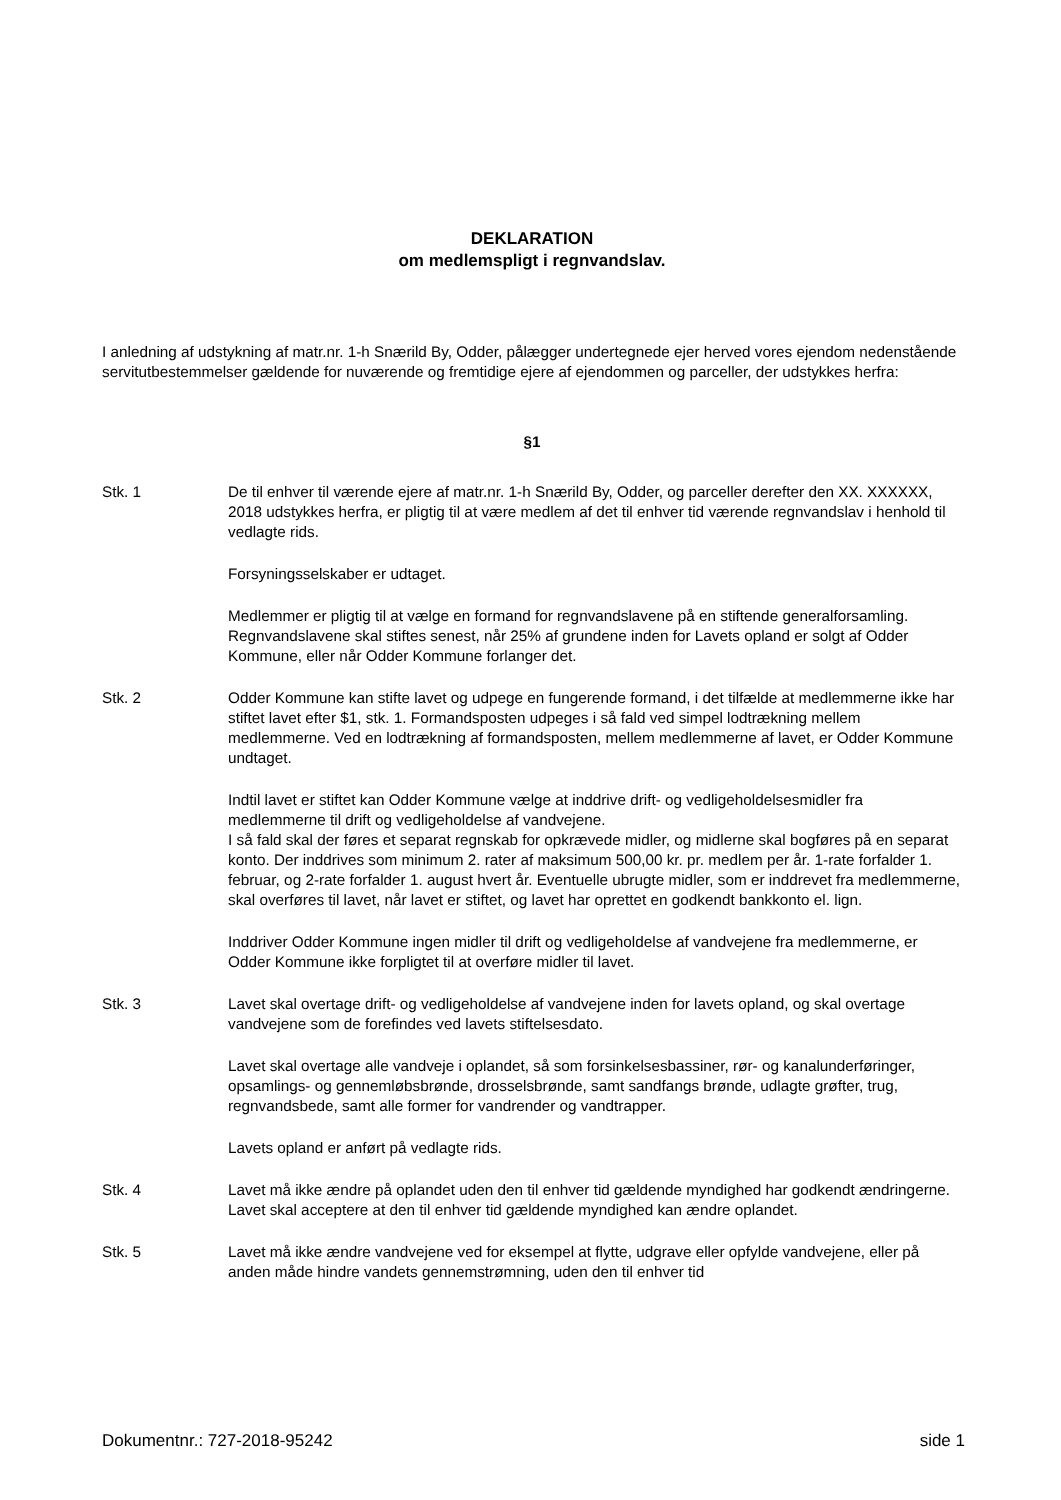DEKLARATION
om medlemspligt i regnvandslav.
I anledning af udstykning af matr.nr. 1-h Snærild By, Odder, pålægger undertegnede ejer herved vores ejendom nedenstående servitutbestemmelser gældende for nuværende og fremtidige ejere af ejendommen og parceller, der udstykkes herfra:
§1
Stk. 1 De til enhver til værende ejere af matr.nr. 1-h Snærild By, Odder, og parceller derefter den XX. XXXXXX, 2018 udstykkes herfra, er pligtig til at være medlem af det til enhver tid værende regnvandslav i henhold til vedlagte rids.
Forsyningsselskaber er udtaget.
Medlemmer er pligtig til at vælge en formand for regnvandslavene på en stiftende generalforsamling. Regnvandslavene skal stiftes senest, når 25% af grundene inden for Lavets opland er solgt af Odder Kommune, eller når Odder Kommune forlanger det.
Stk. 2 Odder Kommune kan stifte lavet og udpege en fungerende formand, i det tilfælde at medlemmerne ikke har stiftet lavet efter $1, stk. 1. Formandsposten udpeges i så fald ved simpel lodtrækning mellem medlemmerne. Ved en lodtrækning af formandsposten, mellem medlemmerne af lavet, er Odder Kommune undtaget.
Indtil lavet er stiftet kan Odder Kommune vælge at inddrive drift- og vedligeholdelsesmidler fra medlemmerne til drift og vedligeholdelse af vandvejene.
I så fald skal der føres et separat regnskab for opkrævede midler, og midlerne skal bogføres på en separat konto. Der inddrives som minimum 2. rater af maksimum 500,00 kr. pr. medlem per år. 1-rate forfalder 1. februar, og 2-rate forfalder 1. august hvert år. Eventuelle ubrugte midler, som er inddrevet fra medlemmerne, skal overføres til lavet, når lavet er stiftet, og lavet har oprettet en godkendt bankkonto el. lign.
Inddriver Odder Kommune ingen midler til drift og vedligeholdelse af vandvejene fra medlemmerne, er Odder Kommune ikke forpligtet til at overføre midler til lavet.
Stk. 3 Lavet skal overtage drift- og vedligeholdelse af vandvejene inden for lavets opland, og skal overtage vandvejene som de forefindes ved lavets stiftelsesdato.
Lavet skal overtage alle vandveje i oplandet, så som forsinkelsesbassiner, rør- og kanalunderføringer, opsamlings- og gennemløbsbrønde, drosselsbrønde, samt sandfangs brønde, udlagte grøfter, trug, regnvandsbede, samt alle former for vandrender og vandtrapper.
Lavets opland er anført på vedlagte rids.
Stk. 4 Lavet må ikke ændre på oplandet uden den til enhver tid gældende myndighed har godkendt ændringerne.
Lavet skal acceptere at den til enhver tid gældende myndighed kan ændre oplandet.
Stk. 5 Lavet må ikke ændre vandvejene ved for eksempel at flytte, udgrave eller opfylde vandvejene, eller på anden måde hindre vandets gennemstrømning, uden den til enhver tid
Dokumentnr.: 727-2018-95242 side 1